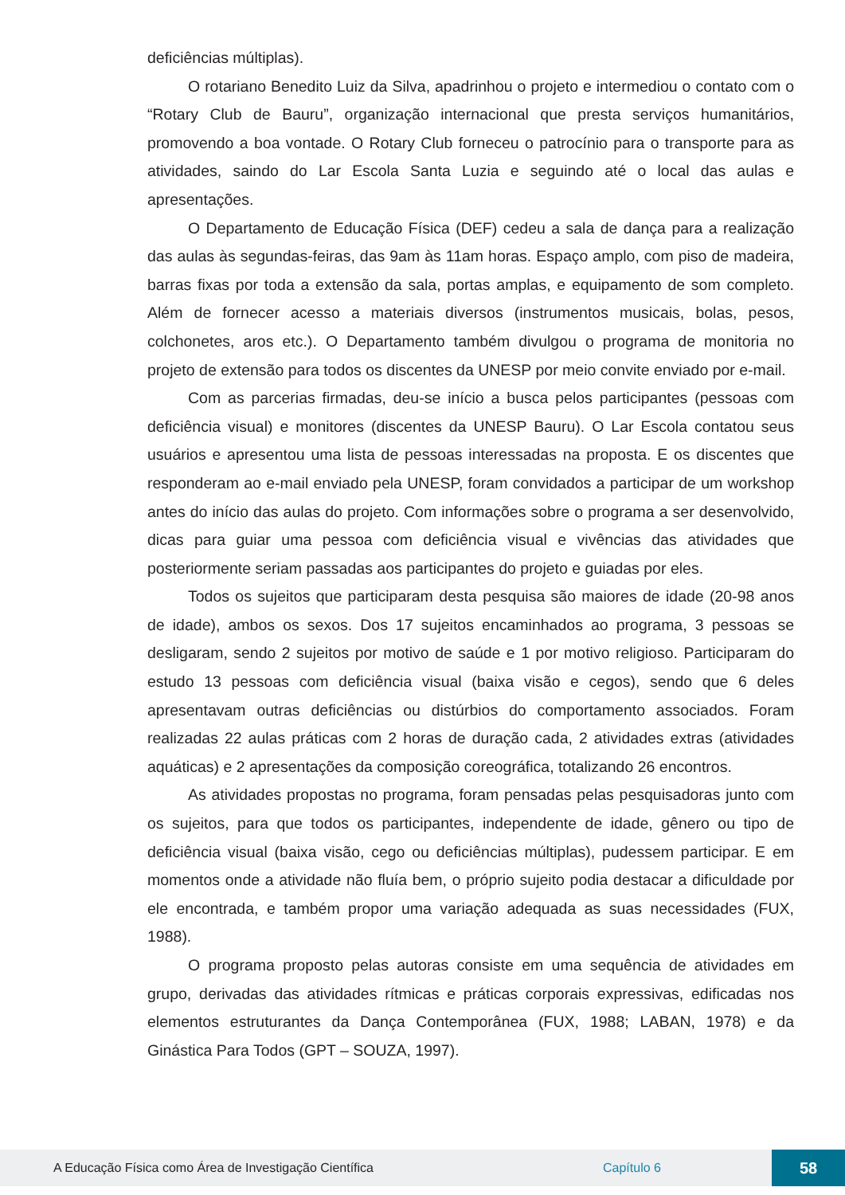deficiências múltiplas).
O rotariano Benedito Luiz da Silva, apadrinhou o projeto e intermediou o contato com o “Rotary Club de Bauru”, organização internacional que presta serviços humanitários, promovendo a boa vontade. O Rotary Club forneceu o patrocínio para o transporte para as atividades, saindo do Lar Escola Santa Luzia e seguindo até o local das aulas e apresentações.
O Departamento de Educação Física (DEF) cedeu a sala de dança para a realização das aulas às segundas-feiras, das 9am às 11am horas. Espaço amplo, com piso de madeira, barras fixas por toda a extensão da sala, portas amplas, e equipamento de som completo. Além de fornecer acesso a materiais diversos (instrumentos musicais, bolas, pesos, colchonetes, aros etc.). O Departamento também divulgou o programa de monitoria no projeto de extensão para todos os discentes da UNESP por meio convite enviado por e-mail.
Com as parcerias firmadas, deu-se início a busca pelos participantes (pessoas com deficiência visual) e monitores (discentes da UNESP Bauru). O Lar Escola contatou seus usuários e apresentou uma lista de pessoas interessadas na proposta. E os discentes que responderam ao e-mail enviado pela UNESP, foram convidados a participar de um workshop antes do início das aulas do projeto. Com informações sobre o programa a ser desenvolvido, dicas para guiar uma pessoa com deficiência visual e vivências das atividades que posteriormente seriam passadas aos participantes do projeto e guiadas por eles.
Todos os sujeitos que participaram desta pesquisa são maiores de idade (20-98 anos de idade), ambos os sexos. Dos 17 sujeitos encaminhados ao programa, 3 pessoas se desligaram, sendo 2 sujeitos por motivo de saúde e 1 por motivo religioso. Participaram do estudo 13 pessoas com deficiência visual (baixa visão e cegos), sendo que 6 deles apresentavam outras deficiências ou distúrbios do comportamento associados. Foram realizadas 22 aulas práticas com 2 horas de duração cada, 2 atividades extras (atividades aquáticas) e 2 apresentações da composição coreográfica, totalizando 26 encontros.
As atividades propostas no programa, foram pensadas pelas pesquisadoras junto com os sujeitos, para que todos os participantes, independente de idade, gênero ou tipo de deficiência visual (baixa visão, cego ou deficiências múltiplas), pudessem participar. E em momentos onde a atividade não fluía bem, o próprio sujeito podia destacar a dificuldade por ele encontrada, e também propor uma variação adequada as suas necessidades (FUX, 1988).
O programa proposto pelas autoras consiste em uma sequência de atividades em grupo, derivadas das atividades rítmicas e práticas corporais expressivas, edificadas nos elementos estruturantes da Dança Contemporânea (FUX, 1988; LABAN, 1978) e da Ginástica Para Todos (GPT – SOUZA, 1997).
A Educação Física como Área de Investigação Científica Capítulo 6 58